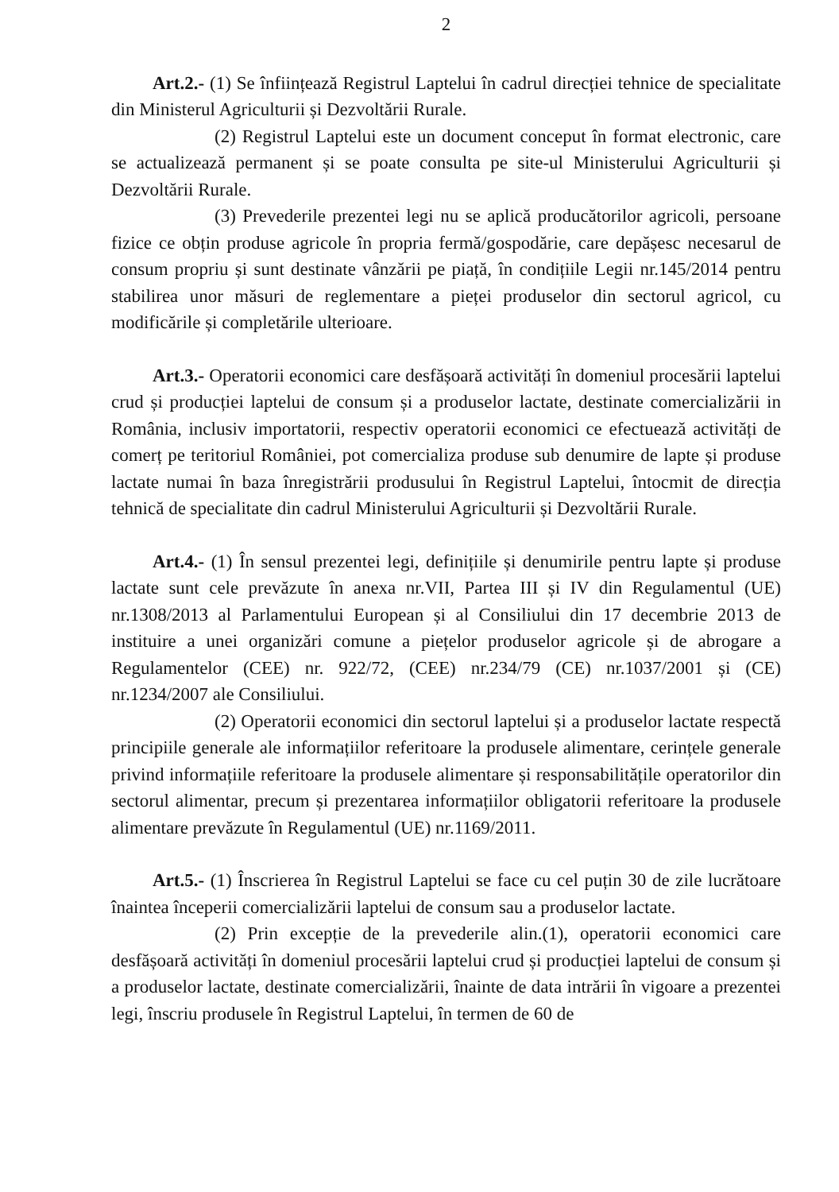2
Art.2.- (1) Se înființează Registrul Laptelui în cadrul direcției tehnice de specialitate din Ministerul Agriculturii și Dezvoltării Rurale.
(2) Registrul Laptelui este un document conceput în format electronic, care se actualizează permanent și se poate consulta pe site-ul Ministerului Agriculturii și Dezvoltării Rurale.
(3) Prevederile prezentei legi nu se aplică producătorilor agricoli, persoane fizice ce obțin produse agricole în propria fermă/gospodărie, care depășesc necesarul de consum propriu și sunt destinate vânzării pe piață, în condițiile Legii nr.145/2014 pentru stabilirea unor măsuri de reglementare a pieței produselor din sectorul agricol, cu modificările și completările ulterioare.
Art.3.- Operatorii economici care desfășoară activități în domeniul procesării laptelui crud și producției laptelui de consum și a produselor lactate, destinate comercializării in România, inclusiv importatorii, respectiv operatorii economici ce efectuează activități de comerț pe teritoriul României, pot comercializa produse sub denumire de lapte și produse lactate numai în baza înregistrării produsului în Registrul Laptelui, întocmit de direcția tehnică de specialitate din cadrul Ministerului Agriculturii și Dezvoltării Rurale.
Art.4.- (1) În sensul prezentei legi, definițiile și denumirile pentru lapte și produse lactate sunt cele prevăzute în anexa nr.VII, Partea III și IV din Regulamentul (UE) nr.1308/2013 al Parlamentului European și al Consiliului din 17 decembrie 2013 de instituire a unei organizări comune a piețelor produselor agricole și de abrogare a Regulamentelor (CEE) nr. 922/72, (CEE) nr.234/79 (CE) nr.1037/2001 și (CE) nr.1234/2007 ale Consiliului.
(2) Operatorii economici din sectorul laptelui și a produselor lactate respectă principiile generale ale informațiilor referitoare la produsele alimentare, cerințele generale privind informațiile referitoare la produsele alimentare și responsabilitățile operatorilor din sectorul alimentar, precum și prezentarea informațiilor obligatorii referitoare la produsele alimentare prevăzute în Regulamentul (UE) nr.1169/2011.
Art.5.- (1) Înscrierea în Registrul Laptelui se face cu cel puțin 30 de zile lucrătoare înaintea începerii comercializării laptelui de consum sau a produselor lactate.
(2) Prin excepție de la prevederile alin.(1), operatorii economici care desfășoară activități în domeniul procesării laptelui crud și producției laptelui de consum și a produselor lactate, destinate comercializării, înainte de data intrării în vigoare a prezentei legi, înscriu produsele în Registrul Laptelui, în termen de 60 de